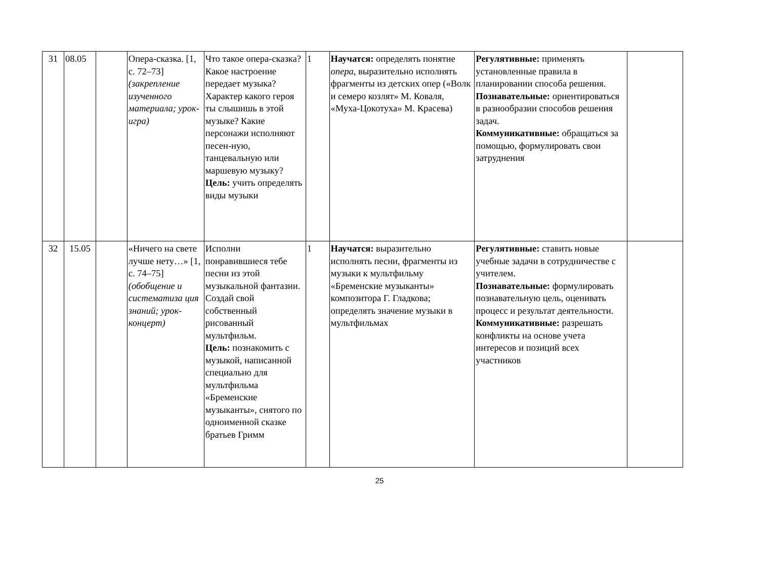| 31 | 08.05 | | Опера-сказка. [1, с. 72–73] (закрепление изученного материала; урок-игра) | Что такое опера-сказка? Какое настроение передает музыка? Характер какого героя ты слышишь в этой музыке? Какие персонажи исполняют песен-ную, танцевальную или маршевую музыку? Цель: учить определять виды музыки | 1 | Научатся: определять понятие опера, выразительно исполнять фрагменты из детских опер («Волк и семеро козлят» М. Коваля, «Муха-Цокотуха» М. Красева) | Регулятивные: применять установленные правила в планировании способа решения. Познавательные: ориентироваться в разнообразии способов решения задач. Коммуникативные: обращаться за помощью, формулировать свои затруднения | |
| 32 | 15.05 | | «Ничего на свете лучше нету…» [1, с. 74–75] (обобщение и систематиза ция знаний; урок-концерт) | Исполни понравившиеся тебе песни из этой музыкальной фантазии. Создай свой собственный рисованный мультфильм. Цель: познакомить с музыкой, написанной специально для мультфильма «Бременские музыканты», снятого по одноименной сказке братьев Гримм | 1 | Научатся: выразительно исполнять песни, фрагменты из музыки к мультфильму «Бременские музыканты» композитора Г. Гладкова; определять значение музыки в мультфильмах | Регулятивные: ставить новые учебные задачи в сотрудничестве с учителем. Познавательные: формулировать познавательную цель, оценивать процесс и результат деятельности. Коммуникативные: разрешать конфликты на основе учета интересов и позиций всех участников | |
25